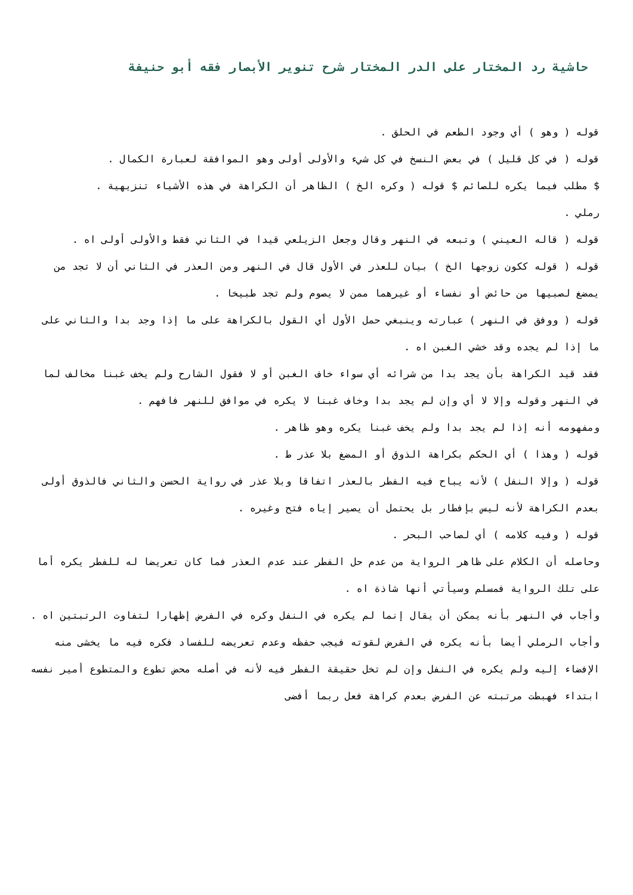حاشية رد المختار على الدر المختار شرح تنوير الأبصار فقه أبو حنيفة
قوله ( وهو ) أي وجود الطعم في الحلق .
قوله ( في كل قليل ) في بعض النسخ في كل شيء والأولى أولى وهو الموافقة لعبارة الكمال .
$ مطلب فيما يكره للصائم $ قوله ( وكره الخ ) الظاهر أن الكراهة في هذه الأشياء تنزيهية .
رملي .
قوله ( قاله العيني ) وتبعه في النهر وقال وجعل الزيلعي قيدا في الثاني فقط والأولى أولى اه .
قوله ( قوله ككون زوجها الخ ) بيان للعذر في الأول قال في النهر ومن العذر في الثاني أن لا تجد من يمضغ لصبيها من حائض أو نفساء أو غيرهما ممن لا يصوم ولم تجد طبيخا .
قوله ( ووفق في النهر ) عبارته وينبغي حمل الأول أي القول بالكراهة على ما إذا وجد بدا والثاني على ما إذا لم يجده وقد خشي الغبن اه .
فقد قيد الكراهة بأن يجد بدا من شرائه أي سواء خاف الغبن أو لا فقول الشارح ولم يخف غبنا مخالف لما في النهر وقوله وإلا لا أي وإن لم يجد بدا وخاف غبنا لا يكره في موافق للنهر فافهم .
ومفهومه أنه إذا لم يجد بدا ولم يخف غبنا يكره وهو ظاهر .
قوله ( وهذا ) أي الحكم بكراهة الذوق أو المضغ بلا عذر ط .
قوله ( وإلا النفل ) لأنه يباح فيه الفطر بالعذر اتفاقا وبلا عذر في رواية الحسن والثاني فالذوق أولى بعدم الكراهة لأنه ليس بإفطار بل يحتمل أن يصير إياه فتح وغيره .
قوله ( وفيه كلامه ) أي لصاحب البحر .
وحاصله أن الكلام على ظاهر الرواية من عدم حل الفطر عند عدم العذر فما كان تعريضا له للفطر يكره أما على تلك الرواية فمسلم وسيأتي أنها شاذة اه .
وأجاب في النهر بأنه يمكن أن يقال إنما لم يكره في النفل وكره في الفرض إظهارا لتفاوت الرتبتين اه .
وأجاب الرملي أيضا بأنه يكره في الفرض لقوته فيجب حفظه وعدم تعريضه للفساد فكره فيه ما يخشى منه الإفضاء إليه ولم يكره في النفل وإن لم تخل حقيقة الفطر فيه لأنه في أصله محض تطوع والمتطوع أمير نفسه ابتداء فهبطت مرتبته عن الفرض بعدم كراهة فعل ربما أفضى